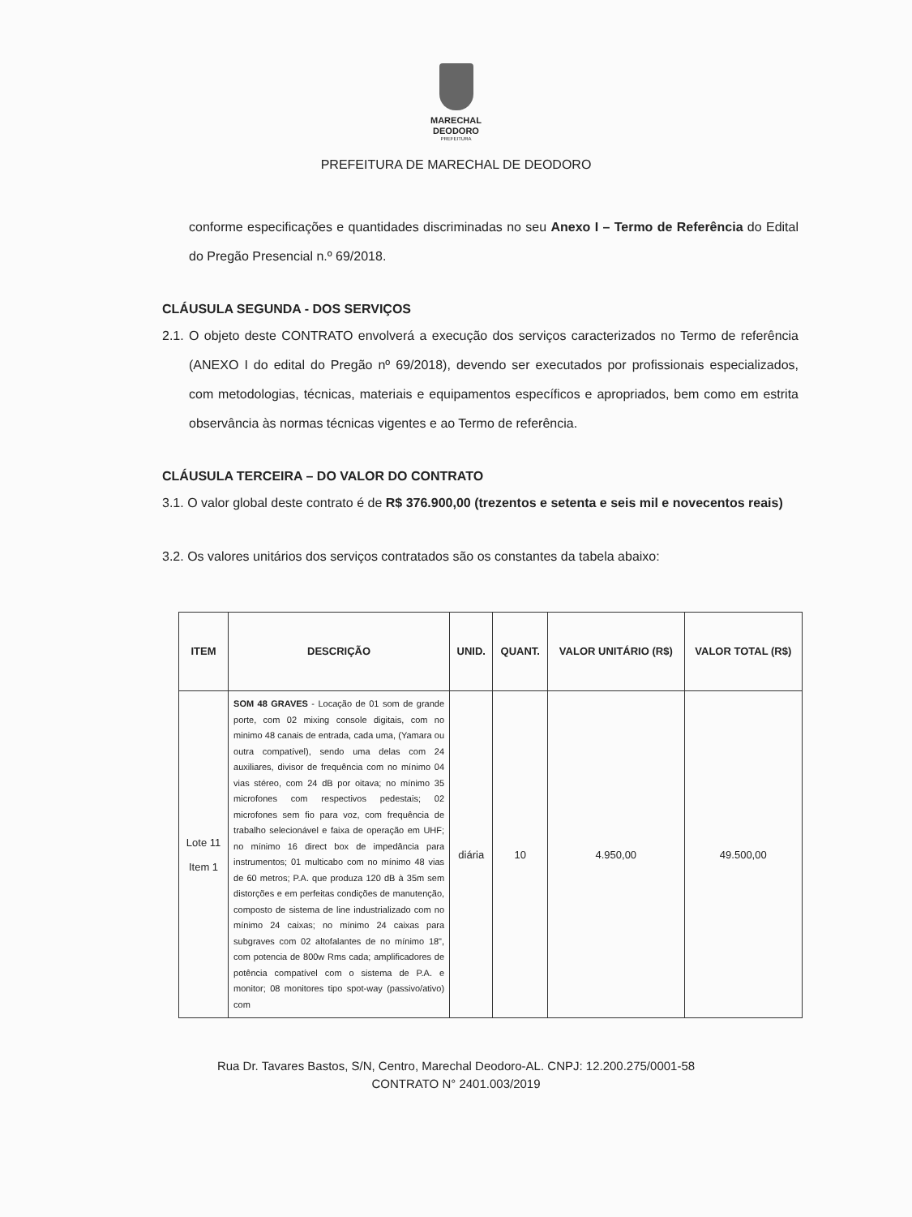MARECHAL
DEODORO
PREFEITURA
PREFEITURA DE MARECHAL DE DEODORO
conforme especificações e quantidades discriminadas no seu Anexo I – Termo de Referência do Edital do Pregão Presencial n.º 69/2018.
CLÁUSULA SEGUNDA - DOS SERVIÇOS
2.1. O objeto deste CONTRATO envolverá a execução dos serviços caracterizados no Termo de referência (ANEXO I do edital do Pregão nº 69/2018), devendo ser executados por profissionais especializados, com metodologias, técnicas, materiais e equipamentos específicos e apropriados, bem como em estrita observância às normas técnicas vigentes e ao Termo de referência.
CLÁUSULA TERCEIRA – DO VALOR DO CONTRATO
3.1. O valor global deste contrato é de R$ 376.900,00 (trezentos e setenta e seis mil e novecentos reais)
3.2. Os valores unitários dos serviços contratados são os constantes da tabela abaixo:
| ITEM | DESCRIÇÃO | UNID. | QUANT. | VALOR UNITÁRIO (R$) | VALOR TOTAL (R$) |
| --- | --- | --- | --- | --- | --- |
| Lote 11 Item 1 | SOM 48 GRAVES - Locação de 01 som de grande porte, com 02 mixing console digitais, com no minimo 48 canais de entrada, cada uma, (Yamara ou outra compatível), sendo uma delas com 24 auxiliares, divisor de frequência com no mínimo 04 vias stéreo, com 24 dB por oitava; no mínimo 35 microfones com respectivos pedestais; 02 microfones sem fio para voz, com frequência de trabalho selecionável e faixa de operação em UHF; no mínimo 16 direct box de impedância para instrumentos; 01 multicabo com no mínimo 48 vias de 60 metros; P.A. que produza 120 dB à 35m sem distorções e em perfeitas condições de manutenção, composto de sistema de line industrializado com no mínimo 24 caixas; no mínimo 24 caixas para subgraves com 02 altofalantes de no mínimo 18", com potencia de 800w Rms cada; amplificadores de potência compatível com o sistema de P.A. e monitor; 08 monitores tipo spot-way (passivo/ativo) com | diária | 10 | 4.950,00 | 49.500,00 |
Rua Dr. Tavares Bastos, S/N, Centro, Marechal Deodoro-AL. CNPJ: 12.200.275/0001-58
CONTRATO N° 2401.003/2019